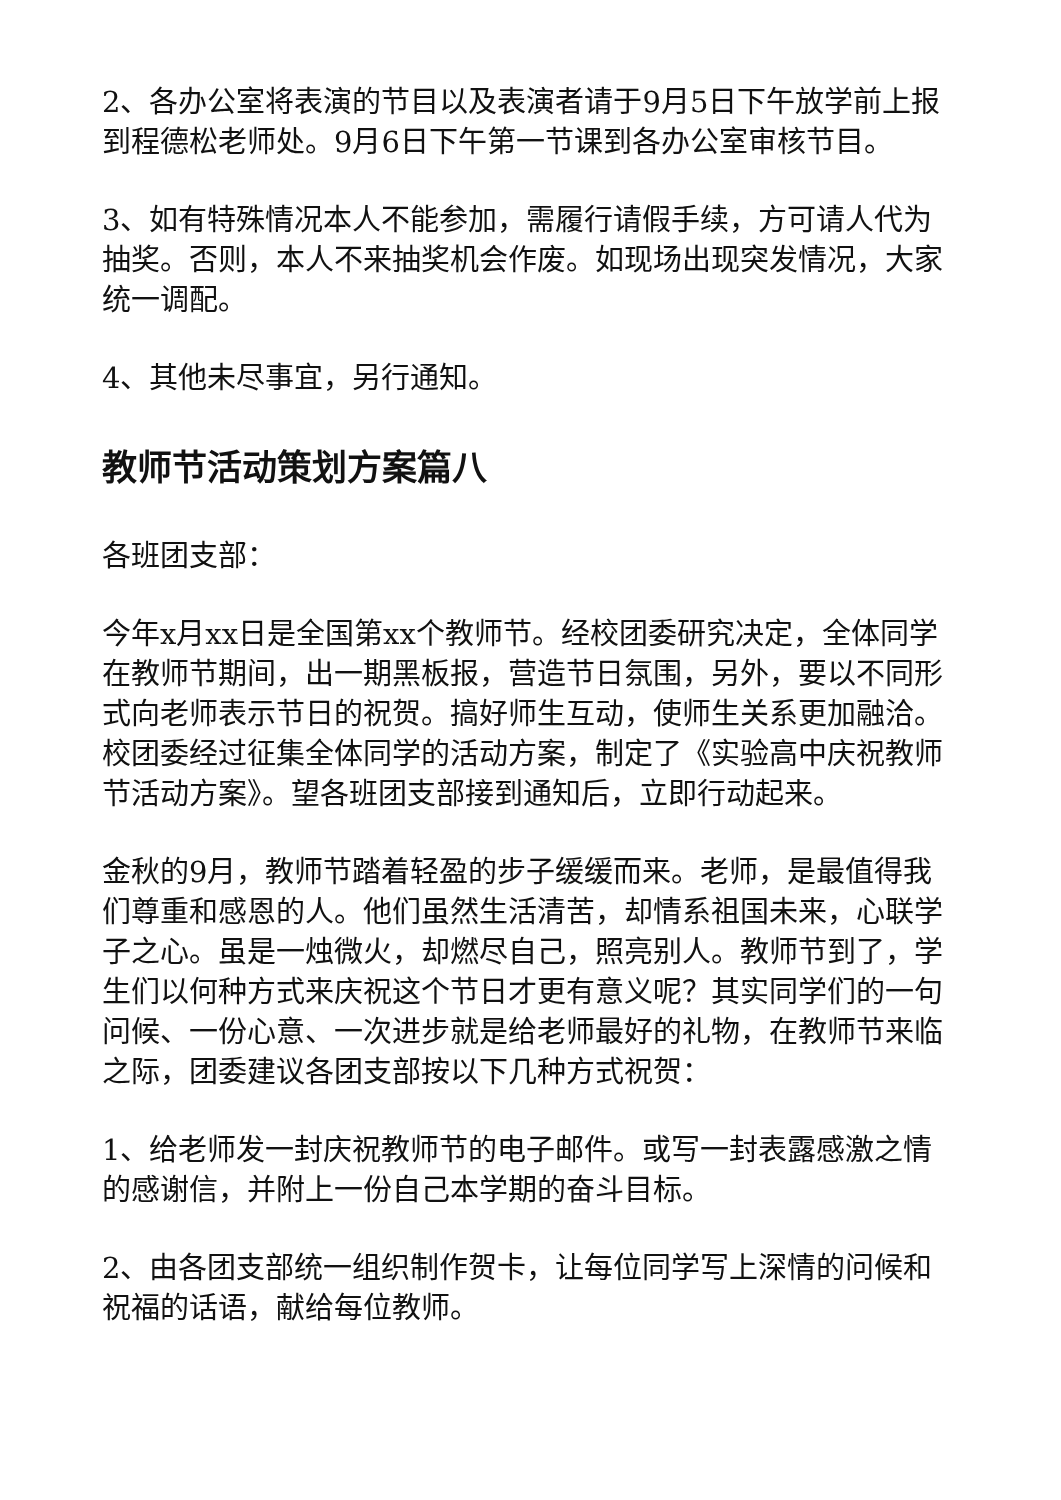2、各办公室将表演的节目以及表演者请于9月5日下午放学前上报到程德松老师处。9月6日下午第一节课到各办公室审核节目。
3、如有特殊情况本人不能参加，需履行请假手续，方可请人代为抽奖。否则，本人不来抽奖机会作废。如现场出现突发情况，大家统一调配。
4、其他未尽事宜，另行通知。
教师节活动策划方案篇八
各班团支部：
今年x月xx日是全国第xx个教师节。经校团委研究决定，全体同学在教师节期间，出一期黑板报，营造节日氛围，另外，要以不同形式向老师表示节日的祝贺。搞好师生互动，使师生关系更加融洽。校团委经过征集全体同学的活动方案，制定了《实验高中庆祝教师节活动方案》。望各班团支部接到通知后，立即行动起来。
金秋的9月，教师节踏着轻盈的步子缓缓而来。老师，是最值得我们尊重和感恩的人。他们虽然生活清苦，却情系祖国未来，心联学子之心。虽是一烛微火，却燃尽自己，照亮别人。教师节到了，学生们以何种方式来庆祝这个节日才更有意义呢？其实同学们的一句问候、一份心意、一次进步就是给老师最好的礼物，在教师节来临之际，团委建议各团支部按以下几种方式祝贺：
1、给老师发一封庆祝教师节的电子邮件。或写一封表露感激之情的感谢信，并附上一份自己本学期的奋斗目标。
2、由各团支部统一组织制作贺卡，让每位同学写上深情的问候和祝福的话语，献给每位教师。